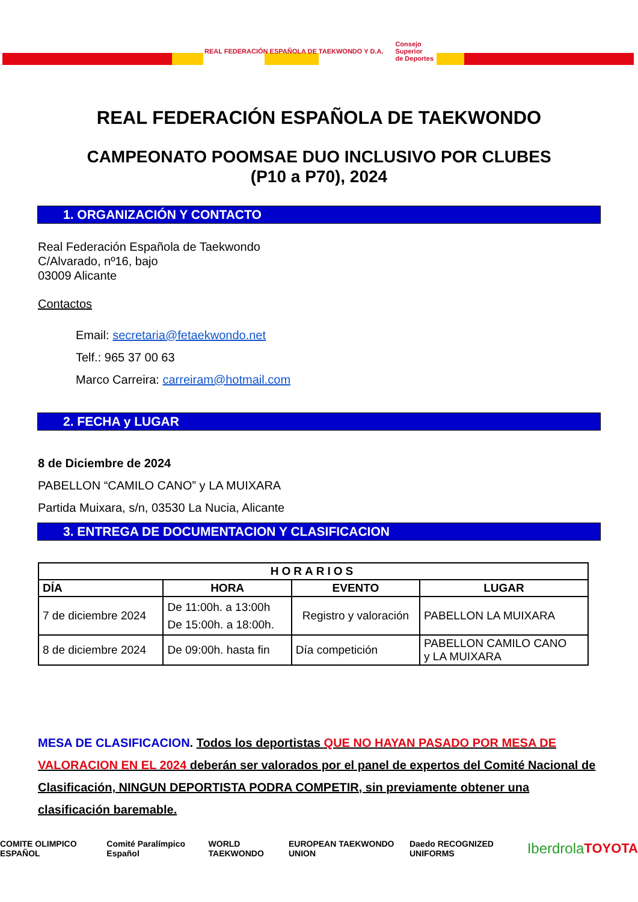REAL FEDERACIÓN ESPAÑOLA DE TAEKWONDO Y D.A.
Consejo
Superior
de Deportes
REAL FEDERACIÓN ESPAÑOLA DE TAEKWONDO
CAMPEONATO POOMSAE DUO INCLUSIVO POR CLUBES
(P10 a P70), 2024
1. ORGANIZACIÓN Y CONTACTO
Real Federación Española de Taekwondo
C/Alvarado, nº16, bajo
03009 Alicante
Contactos
Email: secretaria@fetaekwondo.net
Telf.: 965 37 00 63
Marco Carreira: carreiram@hotmail.com
2. FECHA y LUGAR
8 de Diciembre de 2024
PABELLON “CAMILO CANO” y LA MUIXARA
Partida Muixara, s/n, 03530 La Nucia, Alicante
3. ENTREGA DE DOCUMENTACION Y CLASIFICACION
| HORARIOS | | | |
| --- | --- | --- | --- |
| DÍA | HORA | EVENTO | LUGAR |
| 7 de diciembre 2024 | De 11:00h. a 13:00h De 15:00h. a 18:00h. | Registro y valoración | PABELLON LA MUIXARA |
| 8 de diciembre 2024 | De 09:00h. hasta fin | Día competición | PABELLON CAMILO CANO y LA MUIXARA |
MESA DE CLASIFICACION. Todos los deportistas QUE NO HAYAN PASADO POR MESA DE VALORACION EN EL 2024 deberán ser valorados por el panel de expertos del Comité Nacional de Clasificación, NINGUN DEPORTISTA PODRA COMPETIR, sin previamente obtener una clasificación baremable.
COMITE OLIMPICO ESPAÑOL Comité Paralímpico Español WORLD TAEKWONDO EUROPEAN TAEKWONDO UNION Daedo RECOGNIZED UNIFORMS Iberdrola TOYOTA